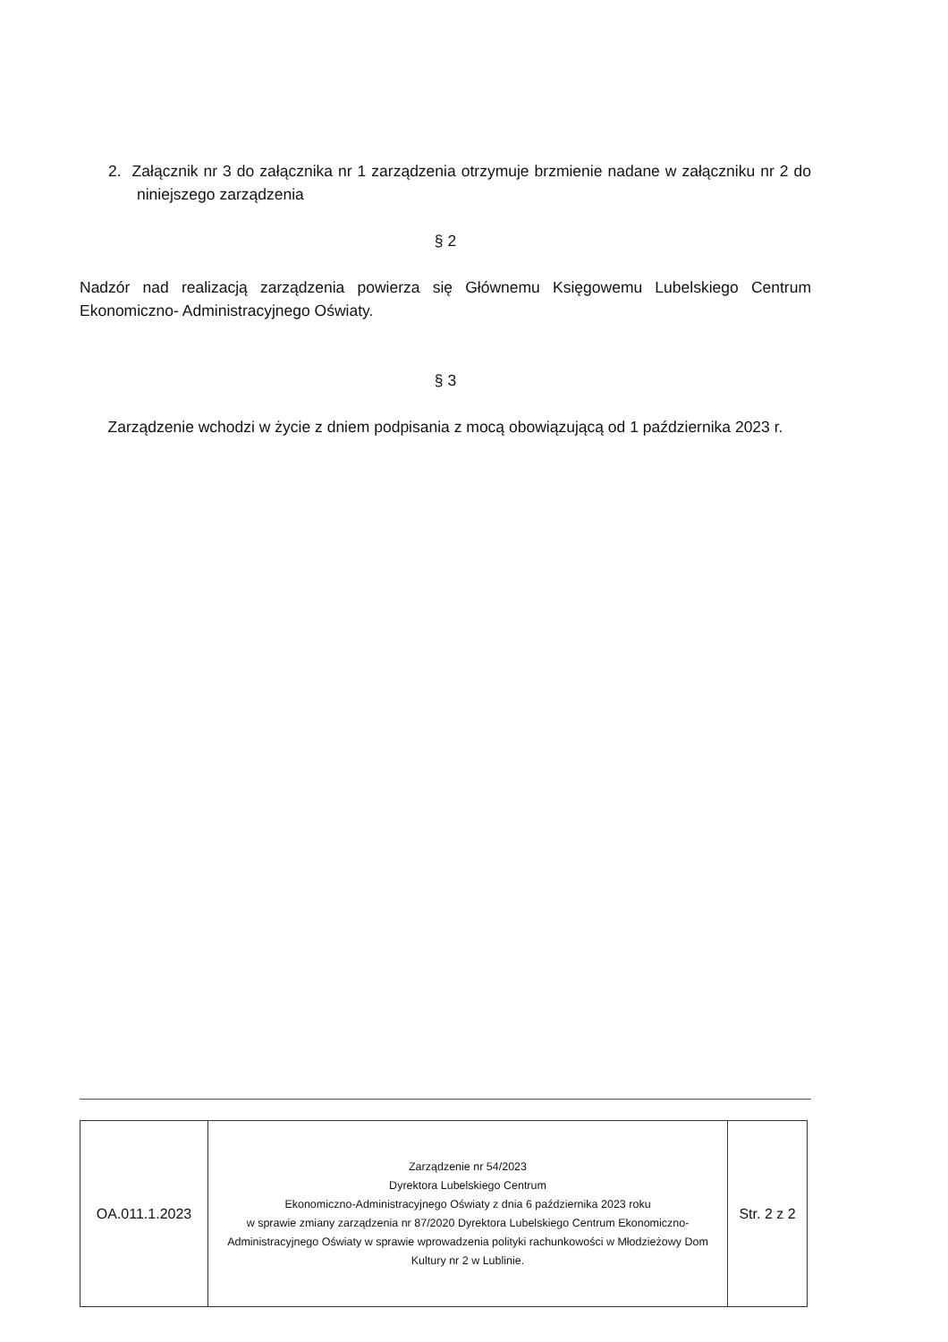2. Załącznik nr 3 do załącznika nr 1 zarządzenia otrzymuje brzmienie nadane w załączniku nr 2 do niniejszego zarządzenia
§ 2
Nadzór nad realizacją zarządzenia powierza się Głównemu Księgowemu Lubelskiego Centrum Ekonomiczno- Administracyjnego Oświaty.
§ 3
Zarządzenie wchodzi w życie z dniem podpisania z mocą obowiązującą od 1 października 2023 r.
| OA.011.1.2023 | Zarządzenie nr 54/2023 Dyrektora Lubelskiego Centrum Ekonomiczno-Administracyjnego Oświaty z dnia 6 października 2023 roku w sprawie zmiany zarządzenia nr 87/2020 Dyrektora Lubelskiego Centrum Ekonomiczno-Administracyjnego Oświaty w sprawie wprowadzenia polityki rachunkowości w Młodzieżowy Dom Kultury nr 2 w Lublinie. | Str. 2 z 2 |